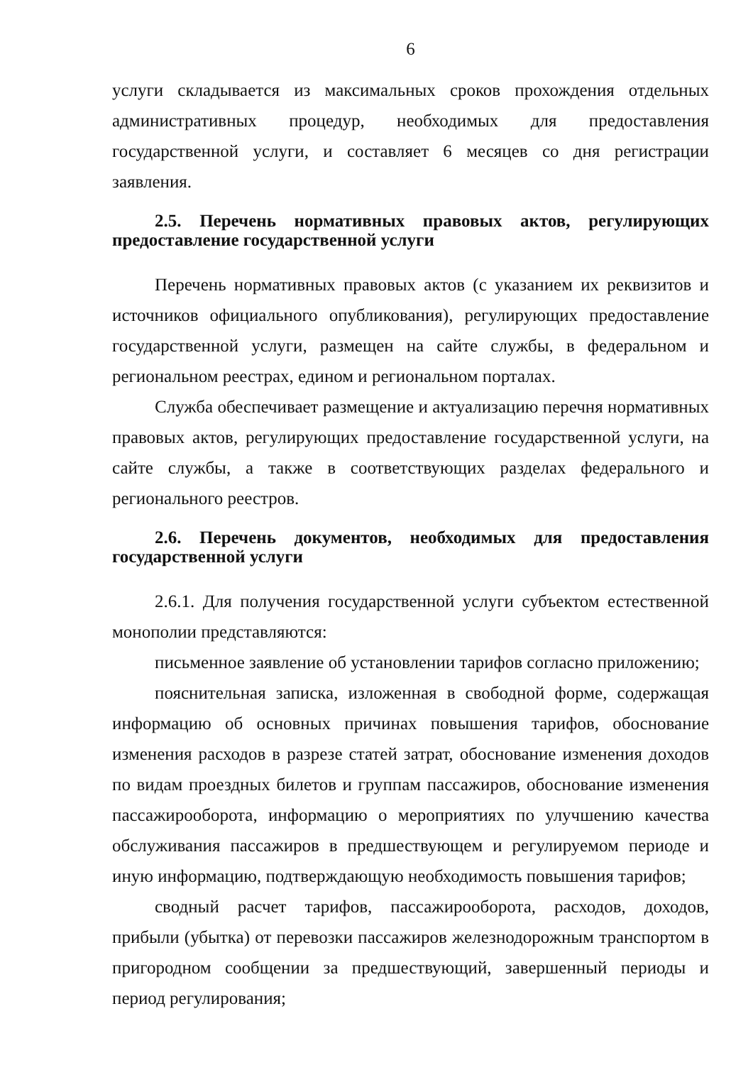6
услуги складывается из максимальных сроков прохождения отдельных административных процедур, необходимых для предоставления государственной услуги, и составляет 6 месяцев со дня регистрации заявления.
2.5. Перечень нормативных правовых актов, регулирующих предоставление государственной услуги
Перечень нормативных правовых актов (с указанием их реквизитов и источников официального опубликования), регулирующих предоставление государственной услуги, размещен на сайте службы, в федеральном и региональном реестрах, едином и региональном порталах.
Служба обеспечивает размещение и актуализацию перечня нормативных правовых актов, регулирующих предоставление государственной услуги, на сайте службы, а также в соответствующих разделах федерального и регионального реестров.
2.6. Перечень документов, необходимых для предоставления государственной услуги
2.6.1. Для получения государственной услуги субъектом естественной монополии представляются:
письменное заявление об установлении тарифов согласно приложению;
пояснительная записка, изложенная в свободной форме, содержащая информацию об основных причинах повышения тарифов, обоснование изменения расходов в разрезе статей затрат, обоснование изменения доходов по видам проездных билетов и группам пассажиров, обоснование изменения пассажирооборота, информацию о мероприятиях по улучшению качества обслуживания пассажиров в предшествующем и регулируемом периоде и иную информацию, подтверждающую необходимость повышения тарифов;
сводный расчет тарифов, пассажирооборота, расходов, доходов, прибыли (убытка) от перевозки пассажиров железнодорожным транспортом в пригородном сообщении за предшествующий, завершенный периоды и период регулирования;